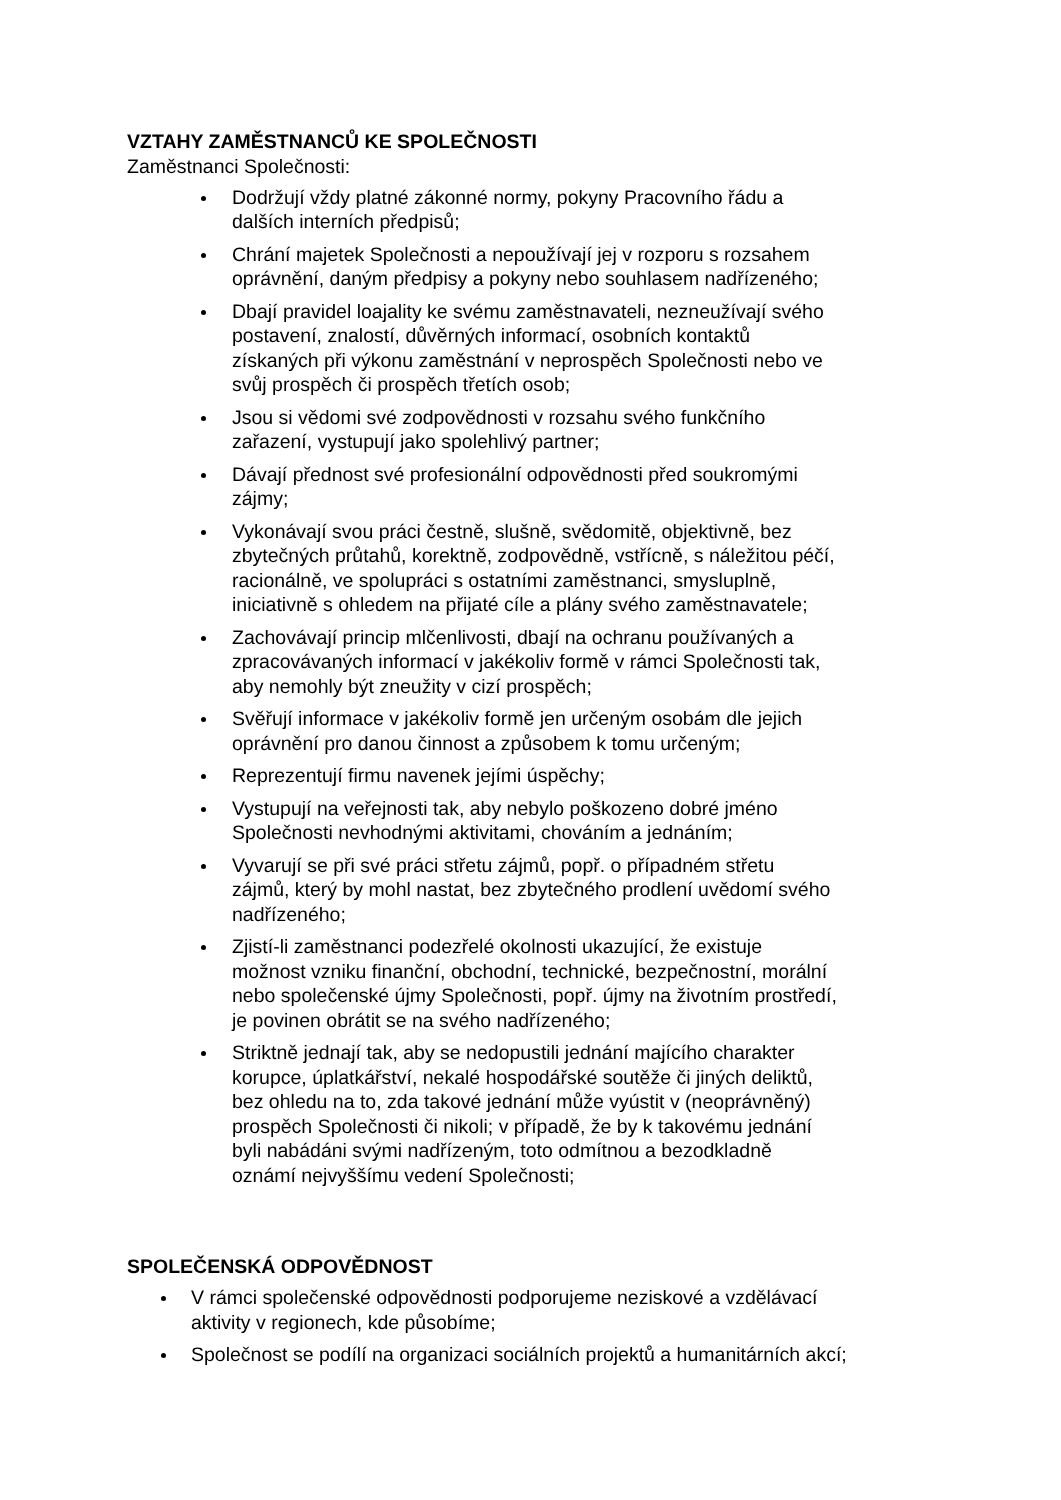VZTAHY ZAMĚSTNANCŮ KE SPOLEČNOSTI
Zaměstnanci Společnosti:
Dodržují vždy platné zákonné normy, pokyny Pracovního řádu a
dalších interních předpisů;
Chrání majetek Společnosti a nepoužívají jej v rozporu s rozsahem
oprávnění, daným předpisy a pokyny nebo souhlasem nadřízeného;
Dbají pravidel loajality ke svému zaměstnavateli, nezneužívají svého
postavení, znalostí, důvěrných informací, osobních kontaktů
získaných při výkonu zaměstnání v neprospěch Společnosti nebo ve
svůj prospěch či prospěch třetích osob;
Jsou si vědomi své zodpovědnosti v rozsahu svého funkčního
zařazení, vystupují jako spolehlivý partner;
Dávají přednost své profesionální odpovědnosti před soukromými
zájmy;
Vykonávají svou práci čestně, slušně, svědomitě, objektivně, bez
zbytečných průtahů, korektně, zodpovědně, vstřícně, s náležitou péčí,
racionálně, ve spolupráci s ostatními zaměstnanci, smysluplně,
iniciativně s ohledem na přijaté cíle a plány svého zaměstnavatele;
Zachovávají princip mlčenlivosti, dbají na ochranu používaných a
zpracovávaných informací v jakékoliv formě v rámci Společnosti tak,
aby nemohly být zneužity v cizí prospěch;
Svěřují informace v jakékoliv formě jen určeným osobám dle jejich
oprávnění pro danou činnost a způsobem k tomu určeným;
Reprezentují firmu navenek jejími úspěchy;
Vystupují na veřejnosti tak, aby nebylo poškozeno dobré jméno
Společnosti nevhodnými aktivitami, chováním a jednáním;
Vyvarují se při své práci střetu zájmů, popř. o případném střetu
zájmů, který by mohl nastat, bez zbytečného prodlení uvědomí svého
nadřízeného;
Zjistí-li zaměstnanci podezřelé okolnosti ukazující, že existuje
možnost vzniku finanční, obchodní, technické, bezpečnostní, morální
nebo společenské újmy Společnosti, popř. újmy na životním prostředí,
je povinen obrátit se na svého nadřízeného;
Striktně jednají tak, aby se nedopustili jednání majícího charakter
korupce, úplatkářství, nekalé hospodářské soutěže či jiných deliktů,
bez ohledu na to, zda takové jednání může vyústit v (neoprávněný)
prospěch Společnosti či nikoli; v případě, že by k takovému jednání
byli nabádáni svými nadřízeným, toto odmítnou a bezodkladně
oznámí nejvyššímu vedení Společnosti;
SPOLEČENSKÁ ODPOVĚDNOST
V rámci společenské odpovědnosti podporujeme neziskové a vzdělávací
aktivity v regionech, kde působíme;
Společnost se podílí na organizaci sociálních projektů a humanitárních akcí;